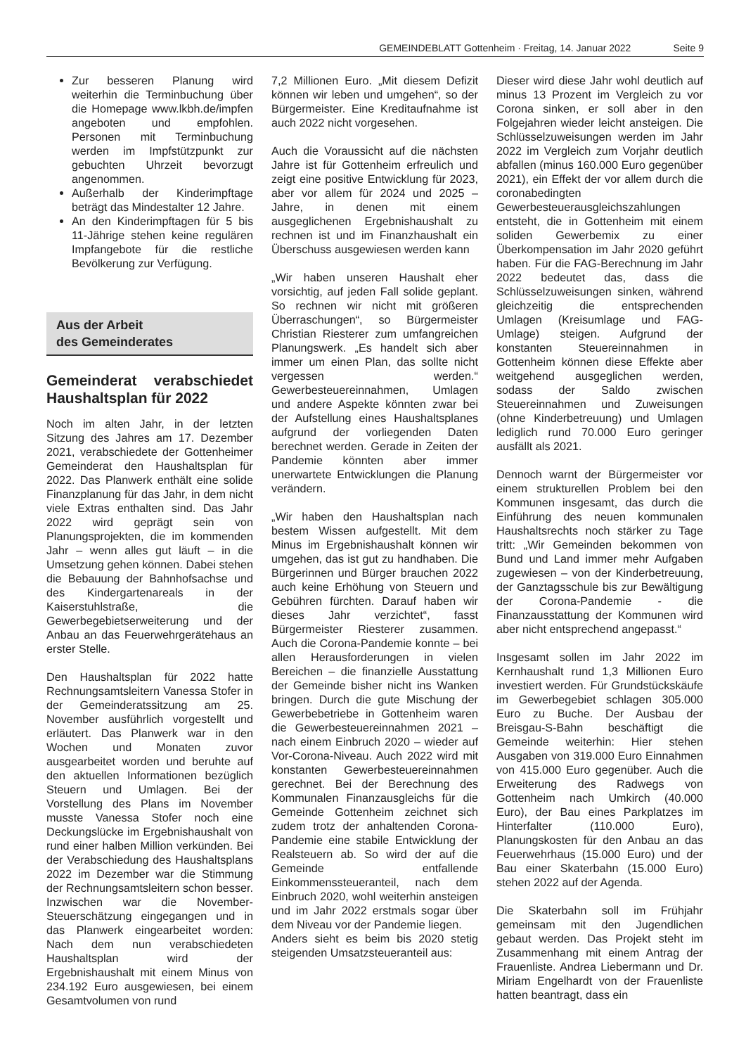GEMEINDEBLATT Gottenheim · Freitag, 14. Januar 2022 Seite 9
Zur besseren Planung wird weiterhin die Terminbuchung über die Homepage www.lkbh.de/impfen angeboten und empfohlen. Personen mit Terminbuchung werden im Impfstützpunkt zur gebuchten Uhrzeit bevorzugt angenommen.
Außerhalb der Kinderimpftage beträgt das Mindestalter 12 Jahre.
An den Kinderimpftagen für 5 bis 11-Jährige stehen keine regulären Impfangebote für die restliche Bevölkerung zur Verfügung.
Aus der Arbeit
des Gemeinderates
Gemeinderat verabschiedet Haushaltsplan für 2022
Noch im alten Jahr, in der letzten Sitzung des Jahres am 17. Dezember 2021, verabschiedete der Gottenheimer Gemeinderat den Haushaltsplan für 2022. Das Planwerk enthält eine solide Finanzplanung für das Jahr, in dem nicht viele Extras enthalten sind. Das Jahr 2022 wird geprägt sein von Planungsprojekten, die im kommenden Jahr – wenn alles gut läuft – in die Umsetzung gehen können. Dabei stehen die Bebauung der Bahnhofsachse und des Kindergartenareals in der Kaiserstuhlstraße, die Gewerbegebietserweiterung und der Anbau an das Feuerwehrgerätehaus an erster Stelle.
Den Haushaltsplan für 2022 hatte Rechnungsamtsleitern Vanessa Stofer in der Gemeinderatssitzung am 25. November ausführlich vorgestellt und erläutert. Das Planwerk war in den Wochen und Monaten zuvor ausgearbeitet worden und beruhte auf den aktuellen Informationen bezüglich Steuern und Umlagen. Bei der Vorstellung des Plans im November musste Vanessa Stofer noch eine Deckungslücke im Ergebnishaushalt von rund einer halben Million verkünden. Bei der Verabschiedung des Haushaltsplans 2022 im Dezember war die Stimmung der Rechnungsamtsleitern schon besser. Inzwischen war die November-Steuerschätzung eingegangen und in das Planwerk eingearbeitet worden: Nach dem nun verabschiedeten Haushaltsplan wird der Ergebnishaushalt mit einem Minus von 234.192 Euro ausgewiesen, bei einem Gesamtvolumen von rund
7,2 Millionen Euro. „Mit diesem Defizit können wir leben und umgehen“, so der Bürgermeister. Eine Kreditaufnahme ist auch 2022 nicht vorgesehen.
Auch die Voraussicht auf die nächsten Jahre ist für Gottenheim erfreulich und zeigt eine positive Entwicklung für 2023, aber vor allem für 2024 und 2025 – Jahre, in denen mit einem ausgeglichenen Ergebnishaushalt zu rechnen ist und im Finanzhaushalt ein Überschuss ausgewiesen werden kann
„Wir haben unseren Haushalt eher vorsichtig, auf jeden Fall solide geplant. So rechnen wir nicht mit größeren Überraschungen“, so Bürgermeister Christian Riesterer zum umfangreichen Planungswerk. „Es handelt sich aber immer um einen Plan, das sollte nicht vergessen werden.“ Gewerbesteuereinnahmen, Umlagen und andere Aspekte könnten zwar bei der Aufstellung eines Haushaltsplanes aufgrund der vorliegenden Daten berechnet werden. Gerade in Zeiten der Pandemie könnten aber immer unerwartete Entwicklungen die Planung verändern.
„Wir haben den Haushaltsplan nach bestem Wissen aufgestellt. Mit dem Minus im Ergebnishaushalt können wir umgehen, das ist gut zu handhaben. Die Bürgerinnen und Bürger brauchen 2022 auch keine Erhöhung von Steuern und Gebühren fürchten. Darauf haben wir dieses Jahr verzichtet“, fasst Bürgermeister Riesterer zusammen. Auch die Corona-Pandemie konnte – bei allen Herausforderungen in vielen Bereichen – die finanzielle Ausstattung der Gemeinde bisher nicht ins Wanken bringen. Durch die gute Mischung der Gewerbebetriebe in Gottenheim waren die Gewerbesteuereinnahmen 2021 – nach einem Einbruch 2020 – wieder auf Vor-Corona-Niveau. Auch 2022 wird mit konstanten Gewerbesteuereinnahmen gerechnet. Bei der Berechnung des Kommunalen Finanzausgleichs für die Gemeinde Gottenheim zeichnet sich zudem trotz der anhaltenden Corona-Pandemie eine stabile Entwicklung der Realsteuern ab. So wird der auf die Gemeinde entfallende Einkommenssteueranteil, nach dem Einbruch 2020, wohl weiterhin ansteigen und im Jahr 2022 erstmals sogar über dem Niveau vor der Pandemie liegen.
Anders sieht es beim bis 2020 stetig steigenden Umsatzsteueranteil aus:
Dieser wird diese Jahr wohl deutlich auf minus 13 Prozent im Vergleich zu vor Corona sinken, er soll aber in den Folgejahren wieder leicht ansteigen. Die Schlüsselzuweisungen werden im Jahr 2022 im Vergleich zum Vorjahr deutlich abfallen (minus 160.000 Euro gegenüber 2021), ein Effekt der vor allem durch die coronabedingten Gewerbesteuerausgleichszahlungen entsteht, die in Gottenheim mit einem soliden Gewerbemix zu einer Überkompensation im Jahr 2020 geführt haben. Für die FAG-Berechnung im Jahr 2022 bedeutet das, dass die Schlüsselzuweisungen sinken, während gleichzeitig die entsprechenden Umlagen (Kreisumlage und FAG-Umlage) steigen. Aufgrund der konstanten Steuereinnahmen in Gottenheim können diese Effekte aber weitgehend ausgeglichen werden, sodass der Saldo zwischen Steuereinnahmen und Zuweisungen (ohne Kinderbetreuung) und Umlagen lediglich rund 70.000 Euro geringer ausfällt als 2021.
Dennoch warnt der Bürgermeister vor einem strukturellen Problem bei den Kommunen insgesamt, das durch die Einführung des neuen kommunalen Haushaltsrechts noch stärker zu Tage tritt: „Wir Gemeinden bekommen von Bund und Land immer mehr Aufgaben zugewiesen – von der Kinderbetreuung, der Ganztagsschule bis zur Bewältigung der Corona-Pandemie - die Finanzausstattung der Kommunen wird aber nicht entsprechend angepasst.“
Insgesamt sollen im Jahr 2022 im Kernhaushalt rund 1,3 Millionen Euro investiert werden. Für Grundstückskäufe im Gewerbegebiet schlagen 305.000 Euro zu Buche. Der Ausbau der Breisgau-S-Bahn beschäftigt die Gemeinde weiterhin: Hier stehen Ausgaben von 319.000 Euro Einnahmen von 415.000 Euro gegenüber. Auch die Erweiterung des Radwegs von Gottenheim nach Umkirch (40.000 Euro), der Bau eines Parkplatzes im Hinterfalter (110.000 Euro), Planungskosten für den Anbau an das Feuerwehrhaus (15.000 Euro) und der Bau einer Skaterbahn (15.000 Euro) stehen 2022 auf der Agenda.
Die Skaterbahn soll im Frühjahr gemeinsam mit den Jugendlichen gebaut werden. Das Projekt steht im Zusammenhang mit einem Antrag der Frauenliste. Andrea Liebermann und Dr. Miriam Engelhardt von der Frauenliste hatten beantragt, dass ein